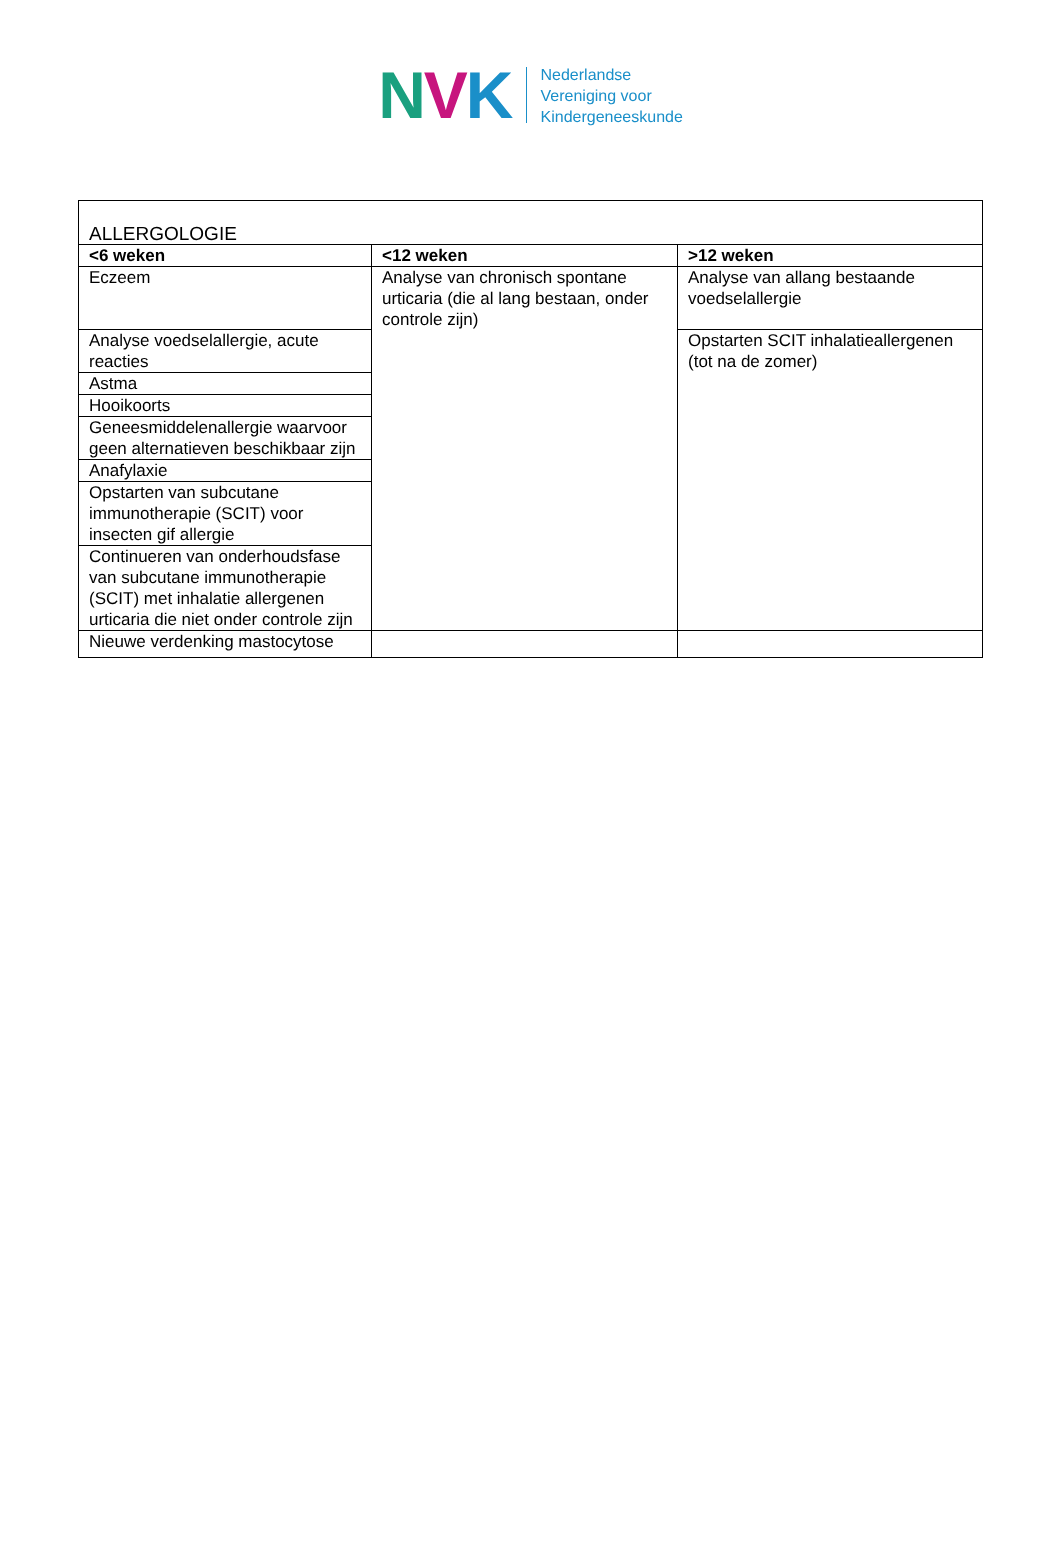NVK
Nederlandse
Vereniging voor
Kindergeneeskunde
| ALLERGOLOGIE | | |
| <6 weken | <12 weken | >12 weken |
| Eczeem | Analyse van chronisch spontane urticaria (die al lang bestaan, onder controle zijn) | Analyse van allang bestaande voedselallergie |
| Analyse voedselallergie, acute reacties | | Opstarten SCIT inhalatieallergenen (tot na de zomer) |
| Astma | | |
| Hooikoorts | | |
| Geneesmiddelenallergie waarvoor geen alternatieven beschikbaar zijn | | |
| Anafylaxie | | |
| Opstarten van subcutane immunotherapie (SCIT) voor insecten gif allergie | | |
| Continueren van onderhoudsfase van subcutane immunotherapie (SCIT) met inhalatie allergenen urticaria die niet onder controle zijn | | |
| Nieuwe verdenking mastocytose | | |